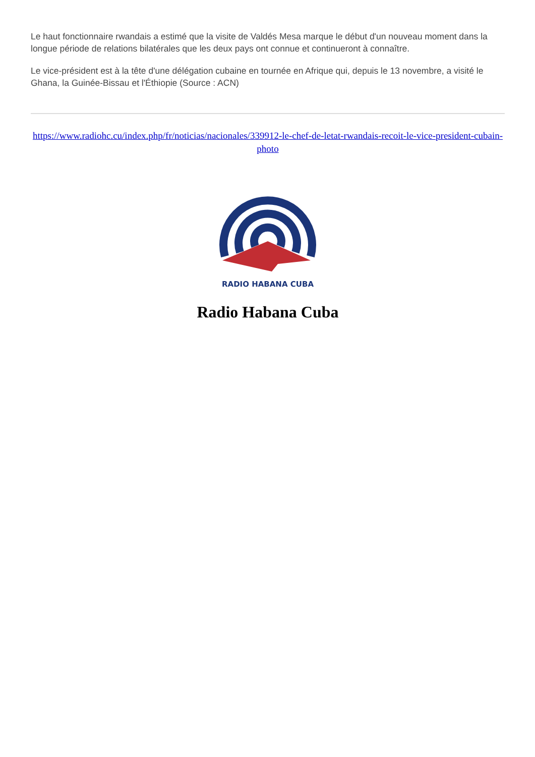Le haut fonctionnaire rwandais a estimé que la visite de Valdés Mesa marque le début d'un nouveau moment dans la longue période de relations bilatérales que les deux pays ont connue et continueront à connaître.
Le vice-président est à la tête d'une délégation cubaine en tournée en Afrique qui, depuis le 13 novembre, a visité le Ghana, la Guinée-Bissau et l'Éthiopie (Source : ACN)
https://www.radiohc.cu/index.php/fr/noticias/nacionales/339912-le-chef-de-letat-rwandais-recoit-le-vice-president-cubain-photo
RADIO HABANA CUBA
Radio Habana Cuba